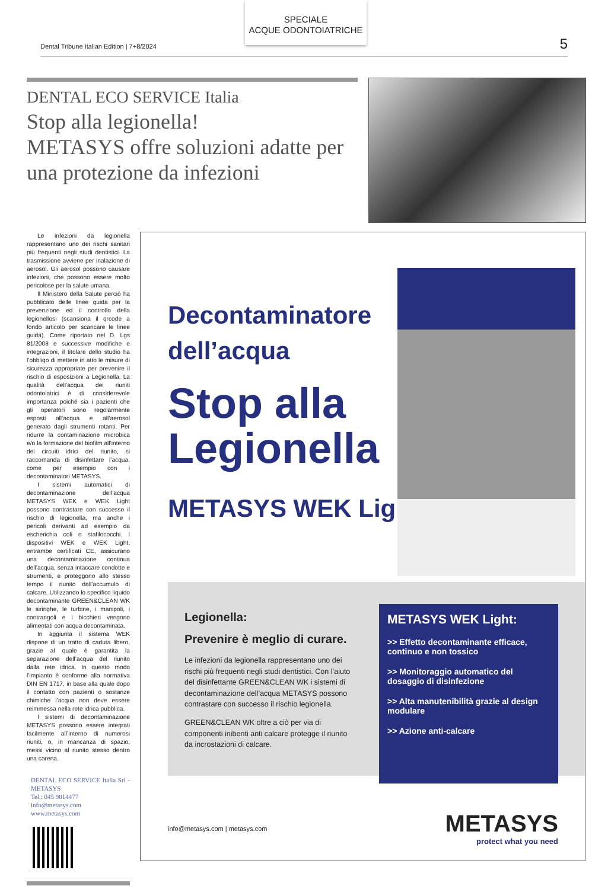Dental Tribune Italian Edition | 7+8/2024
SPECIALE
ACQUE ODONTOIATRICHE
5
DENTAL ECO SERVICE Italia
Stop alla legionella!
METASYS offre soluzioni adatte per una protezione da infezioni
Le infezioni da legionella rappresentano uno dei rischi sanitari più frequenti negli studi dentistici. La trasmissione avviene per inalazione di aerosol. Gli aerosol possono causare infezioni, che possono essere molto pericolose per la salute umana.
Il Ministero della Salute perciò ha pubblicato delle linee guida per la prevenzione ed il controllo della legionellosi (scansiona il qrcode a fondo articolo per scaricare le linee guida). Come riportato nel D. Lgs 81/2008 e successive modifiche e integrazioni, il titolare dello studio ha l’obbligo di mettere in atto le misure di sicurezza appropriate per prevenire il rischio di esposizioni a Legionella. La qualità dell’acqua dei riuniti odontoiatrici è di considerevole importanza poiché sia i pazienti che gli operatori sono regolarmente esposti all’acqua e all’aerosol generato dagli strumenti rotanti. Per ridurre la contaminazione microbica e/o la formazione del biofilm all’interno dei circuiti idrici del riunito, si raccomanda di disinfettare l’acqua, come per esempio con i decontaminatori METASYS.
I sistemi automatici di decontaminazione dell’acqua METASYS WEK e WEK Light possono contrastare con successo il rischio di legionella, ma anche i pericoli derivanti ad esempio da escherichia coli o stafilococchi. I dispositivi WEK e WEK Light, entrambe certificati CE, assicurano una decontaminazione continua dell’acqua, senza intaccare condotte e strumenti, e proteggono allo stesso tempo il riunito dall’accumulo di calcare. Utilizzando lo specifico liquido decontaminante GREEN&CLEAN WK le siringhe, le turbine, i manipoli, i contrangoli e i bicchieri vengono alimentati con acqua decontaminata.
In aggiunta il sistema WEK dispone di un tratto di caduta libero, grazie al quale è garantita la separazione dell’acqua del riunito dalla rete idrica. In questo modo l’impianto è conforme alla normativa DIN EN 1717, in base alla quale dopo il contatto con pazienti o sostanze chimiche l’acqua non deve essere reimmessa nella rete idrica pubblica.
I sistemi di decontaminazione METASYS possono essere integrati facilmente all’interno di numerosi riuniti, o, in mancanza di spazio, messi vicino al riunito stesso dentro una carena.
DENTAL ECO SERVICE Italia Srl - METASYS
Tel.: 045 9814477
info@metasys.com
www.metasys.com
Decontaminatore
dell’acqua
Stop alla
Legionella
METASYS WEK Light
Legionella:
Prevenire è meglio di curare.
Le infezioni da legionella rappresentano uno dei rischi più frequenti negli studi dentistici. Con l’aiuto del disinfettante GREEN&CLEAN WK i sistemi di decontaminazione dell’acqua METASYS possono contrastare con successo il rischio legionella.
GREEN&CLEAN WK oltre a ciò per via di componenti inibenti anti calcare protegge il riunito da incrostazioni di calcare.
METASYS WEK Light:
>> Effetto decontaminante efficace, continuo e non tossico
>> Monitoraggio automatico del dosaggio di disinfezione
>> Alta manutenibilità grazie al design modulare
>> Azione anti-calcare
info@metasys.com | metasys.com
METASYS
protect what you need